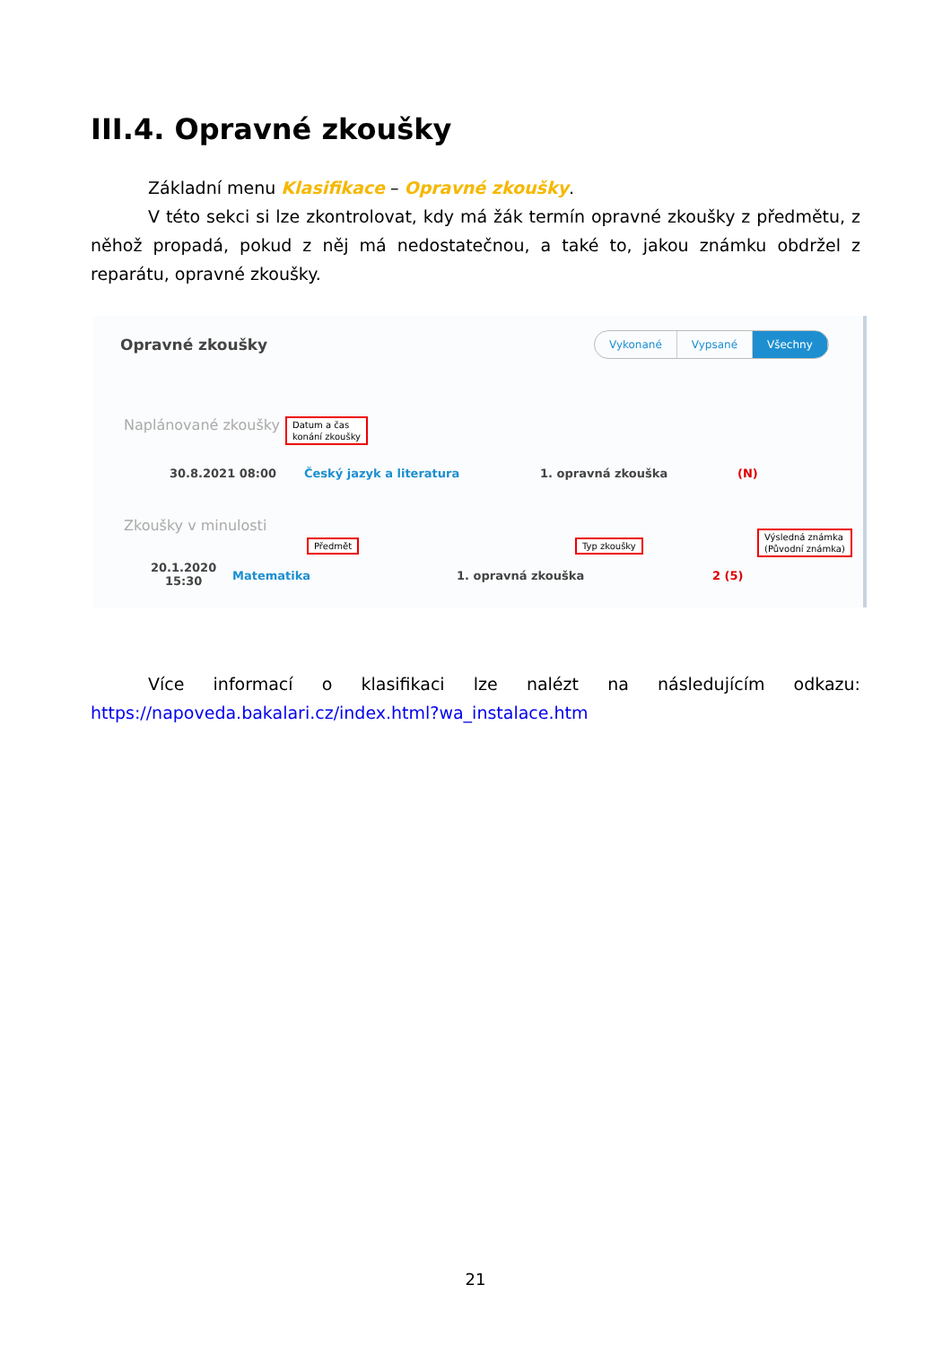III.4. Opravné zkoušky
Základní menu Klasifikace – Opravné zkoušky.
V této sekci si lze zkontrolovat, kdy má žák termín opravné zkoušky z předmětu, z něhož propadá, pokud z něj má nedostatečnou, a také to, jakou známku obdržel z reparátu, opravné zkoušky.
Opravné zkoušky Vykonané Vypsané Všechny
Naplánované zkoušky
Datum a čas
konání zkoušky
30.8.2021 08:00 Český jazyk a literatura 1. opravná zkouška (N)
Zkoušky v minulosti
Předmět Typ zkoušky
Výsledná známka
(Původní známka)
20.1.2020
15:30
Matematika 1. opravná zkouška 2 (5)
Více informací o klasifikaci lze nalézt na následujícím odkazu: https://napoveda.bakalari.cz/index.html?wa_instalace.htm
21